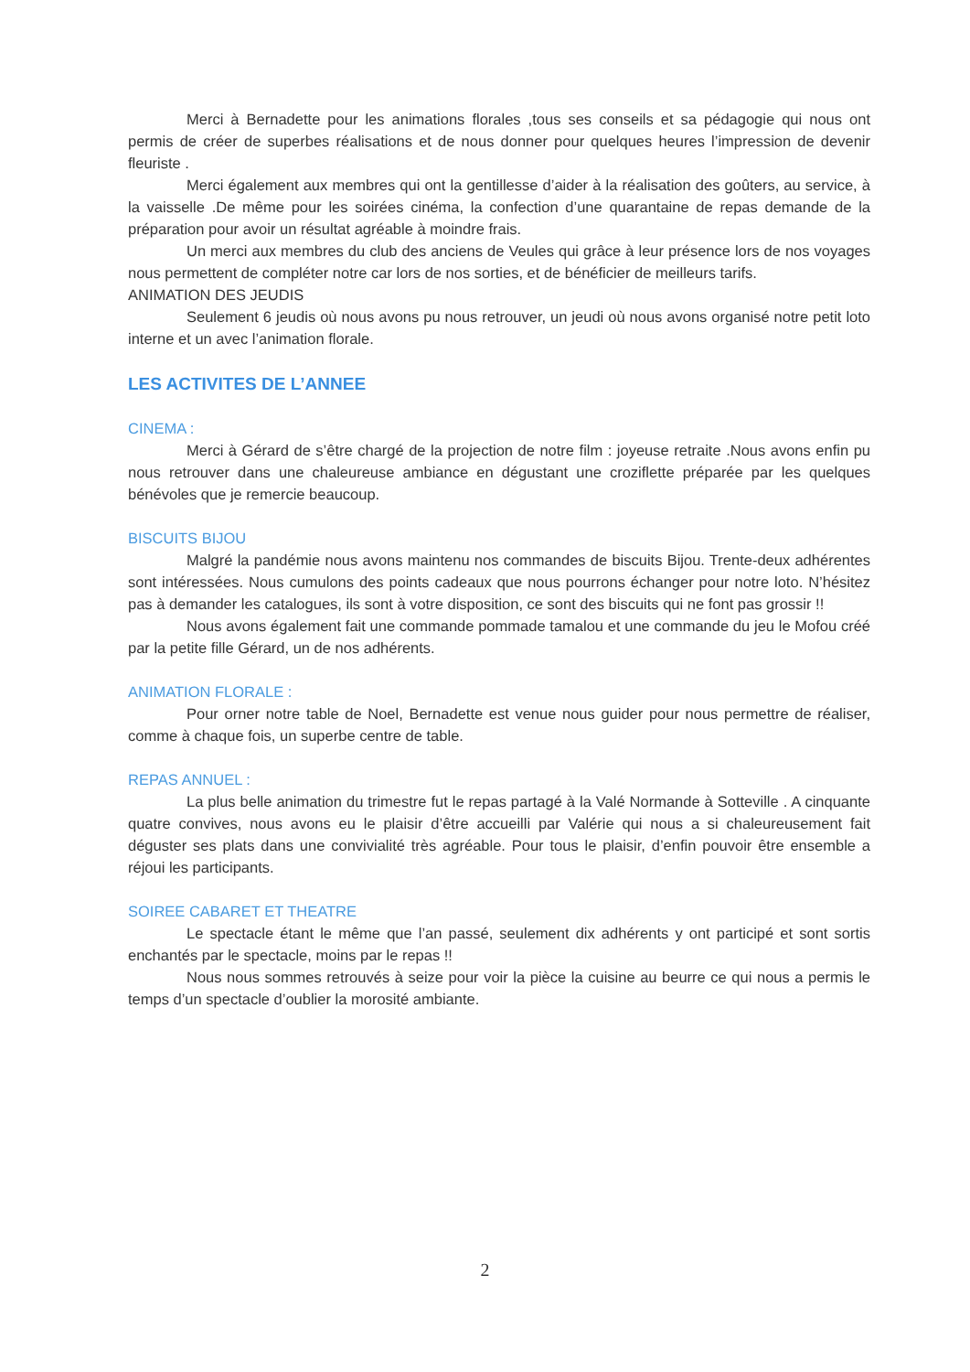Merci à Bernadette pour les animations florales ,tous ses conseils et sa pédagogie qui nous ont permis de créer de superbes réalisations et de nous donner pour quelques heures l’impression de devenir fleuriste .
Merci également aux membres qui ont la gentillesse d’aider à la réalisation des goûters, au service, à la vaisselle .De même pour les soirées cinéma, la confection d’une quarantaine de repas demande de la préparation pour avoir un résultat agréable à moindre frais.
Un merci aux membres du club des anciens de Veules qui grâce à leur présence lors de nos voyages nous permettent de compléter notre car lors de nos sorties, et de bénéficier de meilleurs tarifs.
ANIMATION DES JEUDIS
Seulement 6 jeudis où nous avons pu nous retrouver, un jeudi où nous avons organisé notre petit loto interne et un avec l’animation florale.
LES ACTIVITES DE L’ANNEE
CINEMA :
Merci à Gérard de s’être chargé de la projection de notre film : joyeuse retraite .Nous avons enfin pu nous retrouver dans une chaleureuse ambiance en dégustant une croziflette préparée par les quelques bénévoles que je remercie beaucoup.
BISCUITS BIJOU
Malgré la pandémie nous avons maintenu nos commandes de biscuits Bijou. Trente-deux adhérentes sont intéressées. Nous cumulons des points cadeaux que nous pourrons échanger pour notre loto. N’hésitez pas à demander les catalogues, ils sont à votre disposition, ce sont des biscuits qui ne font pas grossir !!
Nous avons également fait une commande pommade tamalou et une commande du jeu le Mofou créé par la petite fille Gérard, un de nos adhérents.
ANIMATION FLORALE :
Pour orner notre table de Noel, Bernadette est venue nous guider pour nous permettre de réaliser, comme à chaque fois, un superbe centre de table.
REPAS ANNUEL :
La plus belle animation du trimestre fut le repas partagé à la Valé Normande à Sotteville . A cinquante quatre convives, nous avons eu le plaisir d’être accueilli par Valérie qui nous a si chaleureusement fait déguster ses plats dans une convivialité très agréable. Pour tous le plaisir, d’enfin pouvoir être ensemble a réjoui les participants.
SOIREE CABARET ET THEATRE
Le spectacle étant le même que l’an passé, seulement dix adhérents y ont participé et sont sortis enchantés par le spectacle, moins par le repas !!
Nous nous sommes retrouvés à seize pour voir la pièce la cuisine au beurre ce qui nous a permis le temps d’un spectacle d’oublier la morosité ambiante.
2